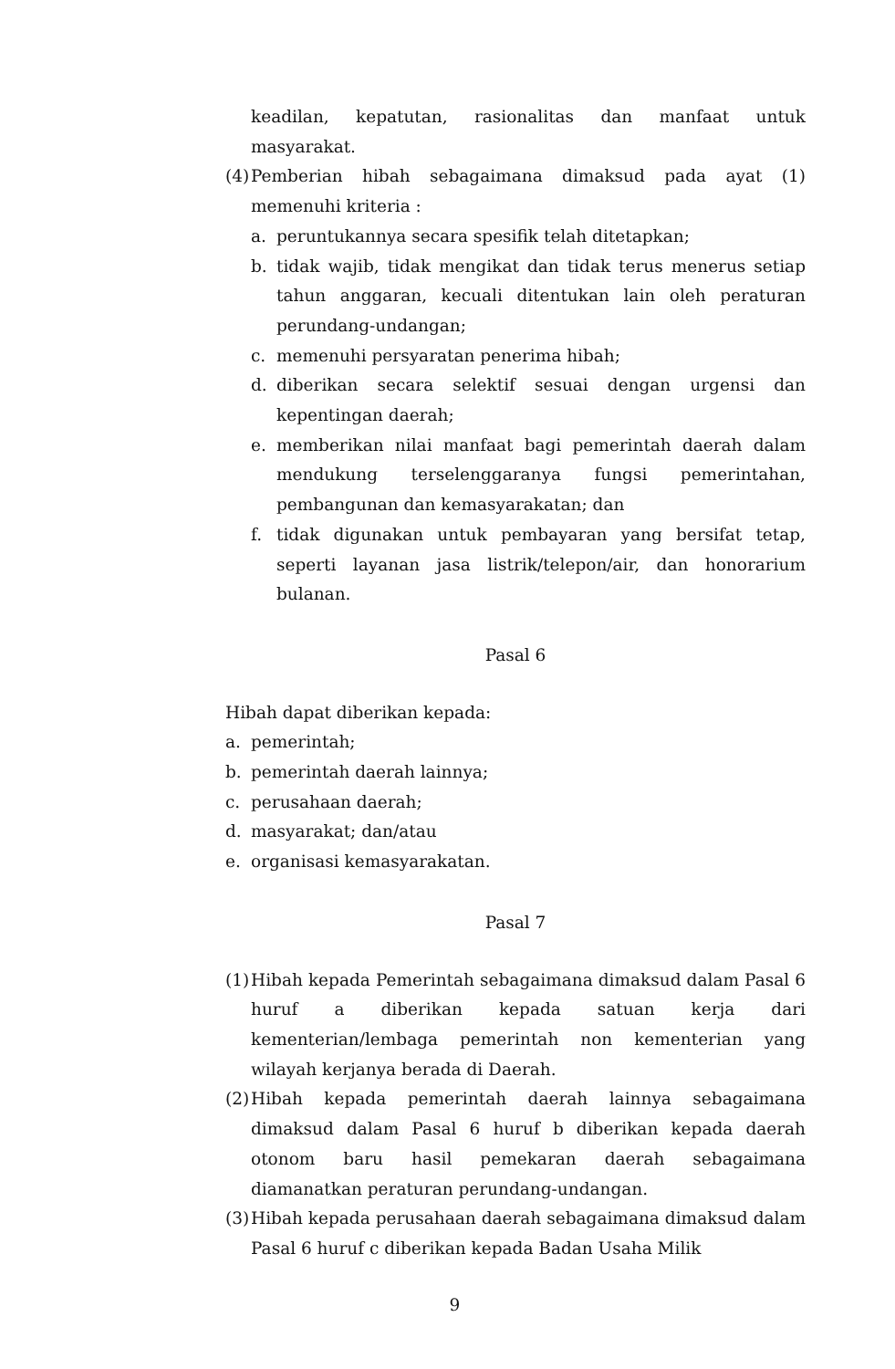keadilan, kepatutan, rasionalitas dan manfaat untuk masyarakat.
(4)
Pemberian hibah sebagaimana dimaksud pada ayat (1) memenuhi kriteria :
a. peruntukannya secara spesifik telah ditetapkan;
b. tidak wajib, tidak mengikat dan tidak terus menerus setiap tahun anggaran, kecuali ditentukan lain oleh peraturan perundang-undangan;
c. memenuhi persyaratan penerima hibah;
d. diberikan secara selektif sesuai dengan urgensi dan kepentingan daerah;
e. memberikan nilai manfaat bagi pemerintah daerah dalam mendukung terselenggaranya fungsi pemerintahan, pembangunan dan kemasyarakatan; dan
f. tidak digunakan untuk pembayaran yang bersifat tetap, seperti layanan jasa listrik/telepon/air, dan honorarium bulanan.
Pasal 6
Hibah dapat diberikan kepada:
a. pemerintah;
b. pemerintah daerah lainnya;
c. perusahaan daerah;
d. masyarakat; dan/atau
e. organisasi kemasyarakatan.
Pasal 7
(1)
Hibah kepada Pemerintah sebagaimana dimaksud dalam Pasal 6 huruf a diberikan kepada satuan kerja dari kementerian/lembaga pemerintah non kementerian yang wilayah kerjanya berada di Daerah.
(2)
Hibah kepada pemerintah daerah lainnya sebagaimana dimaksud dalam Pasal 6 huruf b diberikan kepada daerah otonom baru hasil pemekaran daerah sebagaimana diamanatkan peraturan perundang-undangan.
(3)
Hibah kepada perusahaan daerah sebagaimana dimaksud dalam Pasal 6 huruf c diberikan kepada Badan Usaha Milik
9